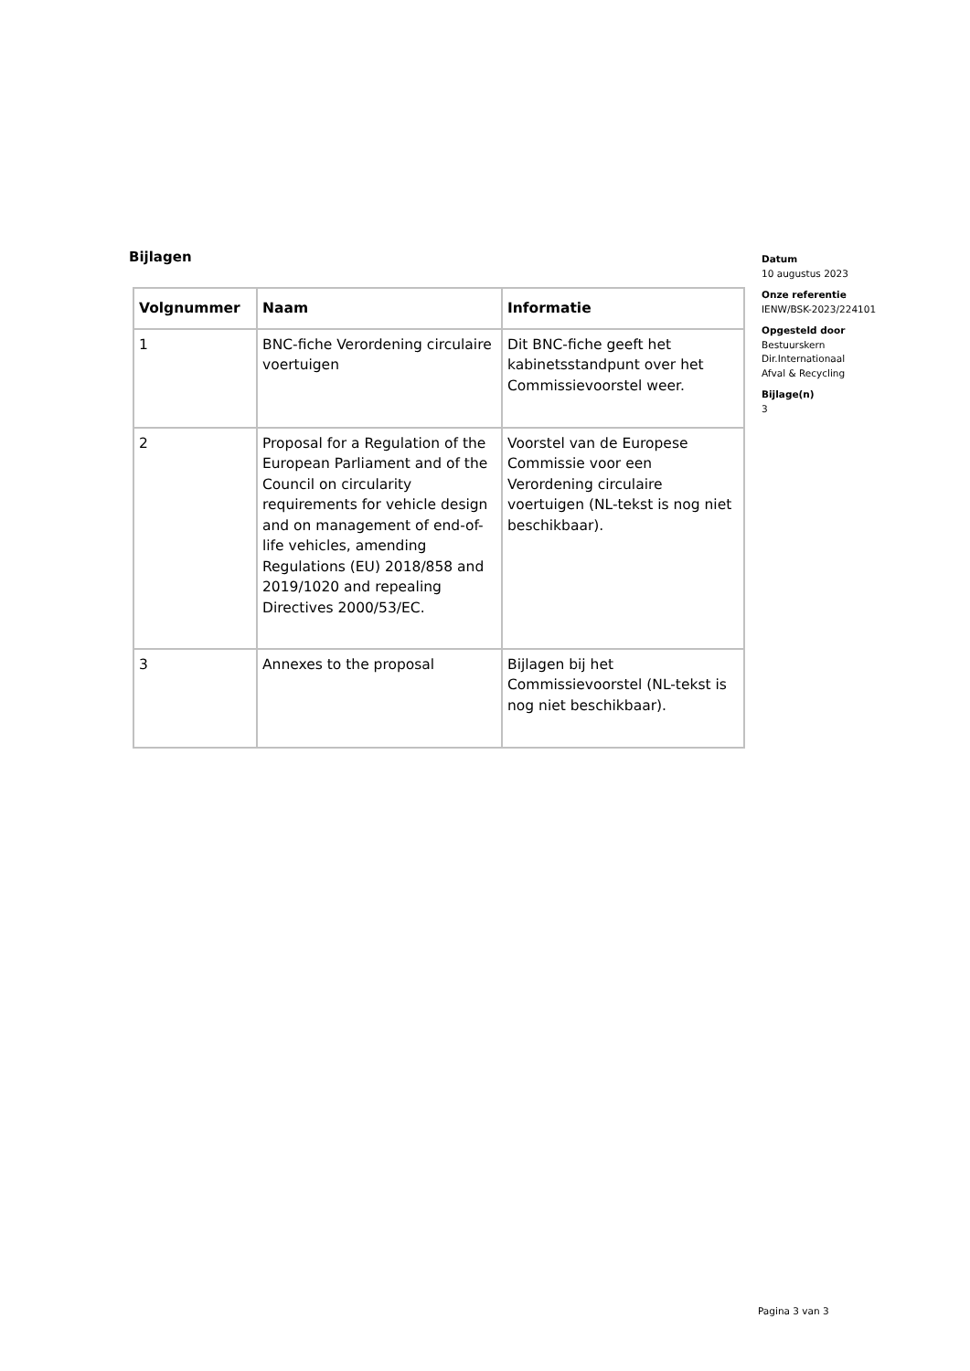Bijlagen
| Volgnummer | Naam | Informatie |
| --- | --- | --- |
| 1 | BNC-fiche Verordening circulaire voertuigen | Dit BNC-fiche geeft het kabinetsstandpunt over het Commissievoorstel weer. |
| 2 | Proposal for a Regulation of the European Parliament and of the Council on circularity requirements for vehicle design and on management of end-of-life vehicles, amending Regulations (EU) 2018/858 and 2019/1020 and repealing Directives 2000/53/EC. | Voorstel van de Europese Commissie voor een Verordening circulaire voertuigen (NL-tekst is nog niet beschikbaar). |
| 3 | Annexes to the proposal | Bijlagen bij het Commissievoorstel (NL-tekst is nog niet beschikbaar). |
Datum
10 augustus 2023
Onze referentie
IENW/BSK-2023/224101
Opgesteld door
Bestuurskern
Dir.Internationaal
Afval & Recycling
Bijlage(n)
3
Pagina 3 van 3